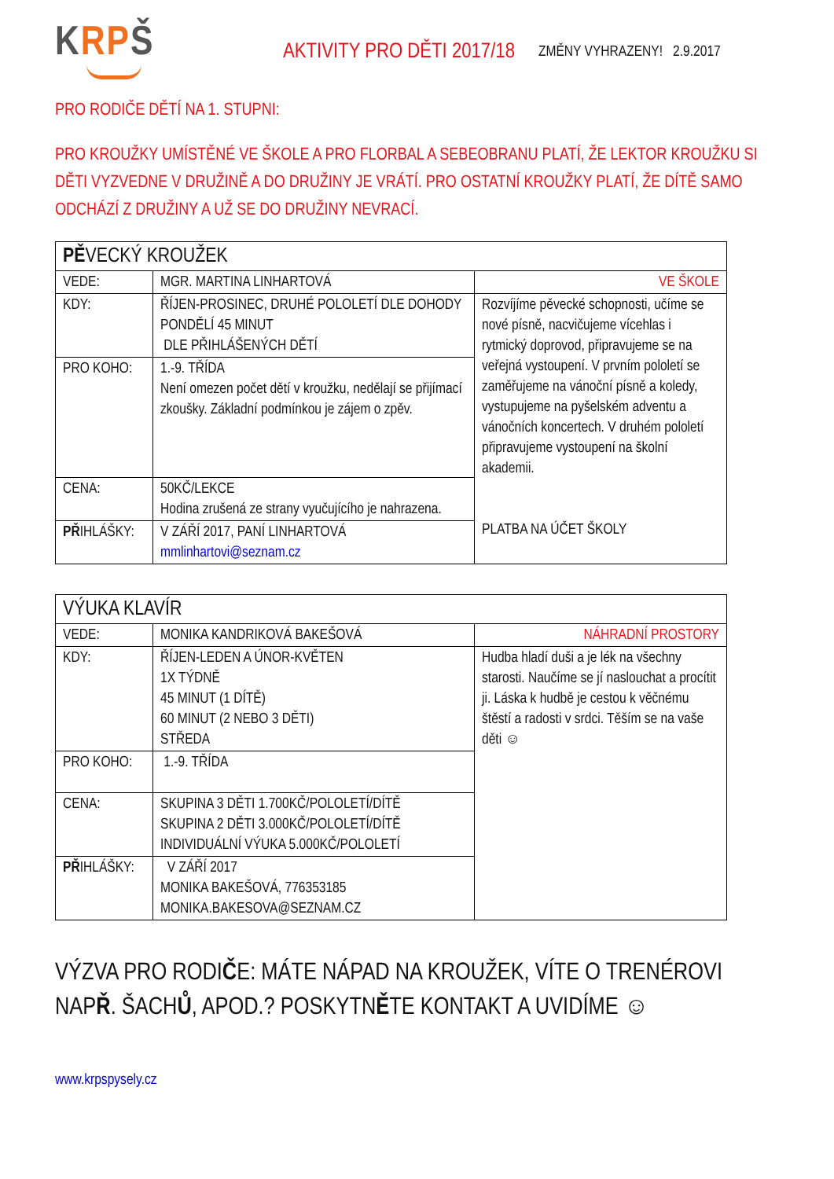KRPŠ
AKTIVITY PRO DĚTI 2017/18
ZMĚNY VYHRAZENY! 2.9.2017
PRO RODIČE DĚTÍ NA 1. STUPNI:
PRO KROUŽKY UMÍSTĚNÉ VE ŠKOLE A PRO FLORBAL A SEBEOBRANU PLATÍ, ŽE LEKTOR KROUŽKU SI DĚTI VYZVEDNE V DRUŽINĚ A DO DRUŽINY JE VRÁTÍ. PRO OSTATNÍ KROUŽKY PLATÍ, ŽE DÍTĚ SAMO ODCHÁZÍ Z DRUŽINY A UŽ SE DO DRUŽINY NEVRACÍ.
| PĚ VECKÝ KROUŽEK | | |
| VEDE: | MGR. MARTINA LINHARTOVÁ | VE ŠKOLE |
| KDY: | ŘÍJEN-PROSINEC, DRUHÉ POLOLETÍ DLE DOHODY PONDĚLÍ 45 MINUT DLE PŘIHLÁŠENÝCH DĚTÍ | Rozvíjíme pěvecké schopnosti, učíme se nové písně, nacvičujeme vícehlas i rytmický doprovod, připravujeme se na veřejná vystoupení. V prvním pololetí se zaměřujeme na vánoční písně a koledy, vystupujeme na pyšelském adventu a vánočních koncertech. V druhém pololetí připravujeme vystoupení na školní akademii. PLATBA NA ÚČET ŠKOLY |
| PRO KOHO: | 1.-9. TŘÍDA Není omezen počet dětí v kroužku, nedělají se přijímací zkoušky. Základní podmínkou je zájem o zpěv. | |
| CENA: | 50KČ/LEKCE Hodina zrušená ze strany vyučujícího je nahrazena. | |
| PŘ IHLÁŠKY: | V ZÁŘÍ 2017, PANÍ LINHARTOVÁ mmlinhartovi@seznam.cz | |
| VÝUKA KLAVÍR | | |
| VEDE: | MONIKA KANDRIKOVÁ BAKEŠOVÁ | NÁHRADNÍ PROSTORY |
| KDY: | ŘÍJEN-LEDEN A ÚNOR-KVĚTEN 1X TÝDNĚ 45 MINUT (1 DÍTĚ) 60 MINUT (2 NEBO 3 DĚTI) STŘEDA | Hudba hladí duši a je lék na všechny starosti. Naučíme se jí naslouchat a procítit ji. Láska k hudbě je cestou k věčnému štěstí a radosti v srdci. Těším se na vaše děti ☺ |
| PRO KOHO: | 1.-9. TŘÍDA | |
| CENA: | SKUPINA 3 DĚTI 1.700KČ/POLOLETÍ/DÍTĚ SKUPINA 2 DĚTI 3.000KČ/POLOLETÍ/DÍTĚ INDIVIDUÁLNÍ VÝUKA 5.000KČ/POLOLETÍ | |
| PŘ IHLÁŠKY: | V ZÁŘÍ 2017 MONIKA BAKEŠOVÁ, 776353185 MONIKA.BAKESOVA@SEZNAM.CZ | |
VÝZVA PRO RODIČE: MÁTE NÁPAD NA KROUŽEK, VÍTE O TRENÉROVI NAPŘ. ŠACHŮ, APOD.? POSKYTNĚTE KONTAKT A UVIDÍME ☺
www.krpspysely.cz